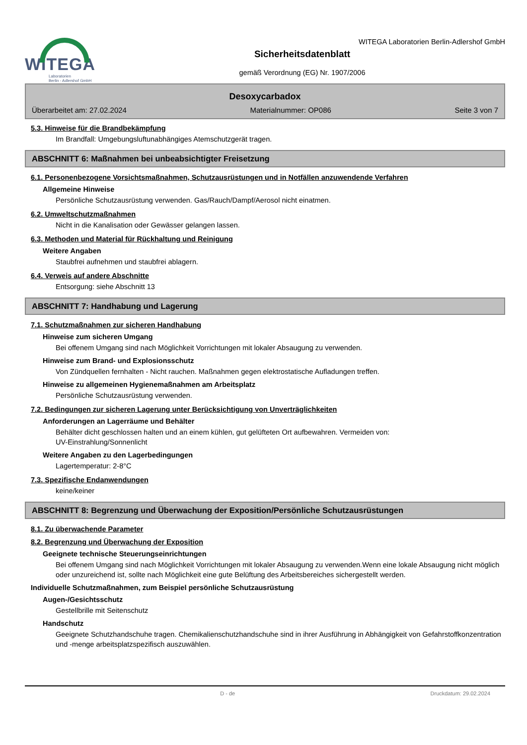WITEGA
Laboratorien
Berlin - Adlershof GmbH
WITEGA Laboratorien Berlin-Adlershof GmbH
Sicherheitsdatenblatt
gemäß Verordnung (EG) Nr. 1907/2006
Desoxycarbadox
Überarbeitet am: 27.02.2024 Materialnummer: OP086 Seite 3 von 7
5.3. Hinweise für die Brandbekämpfung
Im Brandfall: Umgebungsluftunabhängiges Atemschutzgerät tragen.
ABSCHNITT 6: Maßnahmen bei unbeabsichtigter Freisetzung
6.1. Personenbezogene Vorsichtsmaßnahmen, Schutzausrüstungen und in Notfällen anzuwendende Verfahren
Allgemeine Hinweise
Persönliche Schutzausrüstung verwenden. Gas/Rauch/Dampf/Aerosol nicht einatmen.
6.2. Umweltschutzmaßnahmen
Nicht in die Kanalisation oder Gewässer gelangen lassen.
6.3. Methoden und Material für Rückhaltung und Reinigung
Weitere Angaben
Staubfrei aufnehmen und staubfrei ablagern.
6.4. Verweis auf andere Abschnitte
Entsorgung: siehe Abschnitt 13
ABSCHNITT 7: Handhabung und Lagerung
7.1. Schutzmaßnahmen zur sicheren Handhabung
Hinweise zum sicheren Umgang
Bei offenem Umgang sind nach Möglichkeit Vorrichtungen mit lokaler Absaugung zu verwenden.
Hinweise zum Brand- und Explosionsschutz
Von Zündquellen fernhalten - Nicht rauchen. Maßnahmen gegen elektrostatische Aufladungen treffen.
Hinweise zu allgemeinen Hygienemaßnahmen am Arbeitsplatz
Persönliche Schutzausrüstung verwenden.
7.2. Bedingungen zur sicheren Lagerung unter Berücksichtigung von Unverträglichkeiten
Anforderungen an Lagerräume und Behälter
Behälter dicht geschlossen halten und an einem kühlen, gut gelüfteten Ort aufbewahren. Vermeiden von:
UV-Einstrahlung/Sonnenlicht
Weitere Angaben zu den Lagerbedingungen
Lagertemperatur: 2-8°C
7.3. Spezifische Endanwendungen
keine/keiner
ABSCHNITT 8: Begrenzung und Überwachung der Exposition/Persönliche Schutzausrüstungen
8.1. Zu überwachende Parameter
8.2. Begrenzung und Überwachung der Exposition
Geeignete technische Steuerungseinrichtungen
Bei offenem Umgang sind nach Möglichkeit Vorrichtungen mit lokaler Absaugung zu verwenden.Wenn eine lokale Absaugung nicht möglich oder unzureichend ist, sollte nach Möglichkeit eine gute Belüftung des Arbeitsbereiches sichergestellt werden.
Individuelle Schutzmaßnahmen, zum Beispiel persönliche Schutzausrüstung
Augen-/Gesichtsschutz
Gestellbrille mit Seitenschutz
Handschutz
Geeignete Schutzhandschuhe tragen. Chemikalienschutzhandschuhe sind in ihrer Ausführung in Abhängigkeit von Gefahrstoffkonzentration und -menge arbeitsplatzspezifisch auszuwählen.
D - de Druckdatum: 29.02.2024